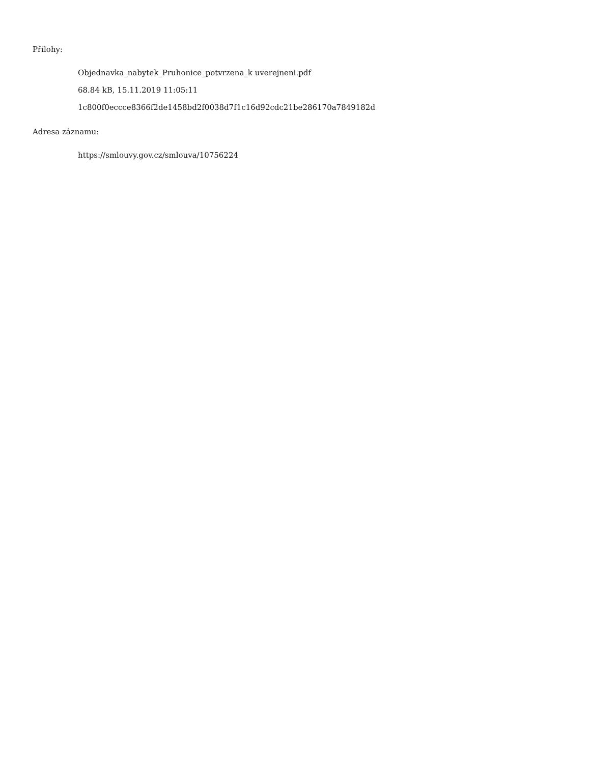Přílohy:
Objednavka_nabytek_Pruhonice_potvrzena_k uverejneni.pdf
68.84 kB, 15.11.2019 11:05:11
1c800f0eccce8366f2de1458bd2f0038d7f1c16d92cdc21be286170a7849182d
Adresa záznamu:
https://smlouvy.gov.cz/smlouva/10756224